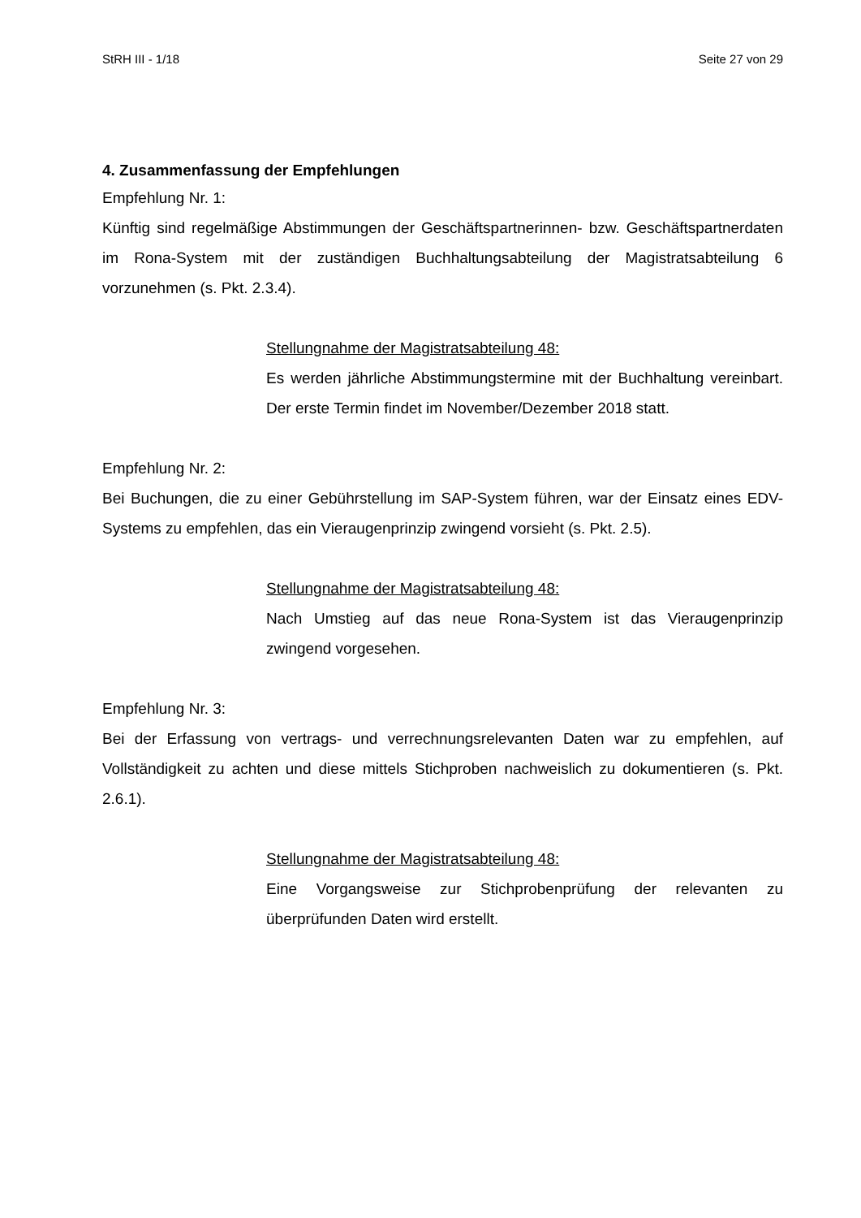StRH III - 1/18 Seite 27 von 29
4. Zusammenfassung der Empfehlungen
Empfehlung Nr. 1:
Künftig sind regelmäßige Abstimmungen der Geschäftspartnerinnen- bzw. Geschäfts­partnerdaten im Rona-System mit der zuständigen Buchhaltungsabteilung der Magist­ratsabteilung 6 vorzunehmen (s. Pkt. 2.3.4).
Stellungnahme der Magistratsabteilung 48:
Es werden jährliche Abstimmungstermine mit der Buchhaltung vereinbart. Der erste Termin findet im November/Dezember 2018 statt.
Empfehlung Nr. 2:
Bei Buchungen, die zu einer Gebührstellung im SAP-System führen, war der Einsatz eines EDV-Systems zu empfehlen, das ein Vieraugenprinzip zwingend vorsieht (s. Pkt. 2.5).
Stellungnahme der Magistratsabteilung 48:
Nach Umstieg auf das neue Rona-System ist das Vieraugenprin­zip zwingend vorgesehen.
Empfehlung Nr. 3:
Bei der Erfassung von vertrags- und verrechnungsrelevanten Daten war zu empfehlen, auf Vollständigkeit zu achten und diese mittels Stichproben nachweislich zu dokumen­tieren (s. Pkt. 2.6.1).
Stellungnahme der Magistratsabteilung 48:
Eine Vorgangsweise zur Stichprobenprüfung der relevanten zu überprüfunden Daten wird erstellt.